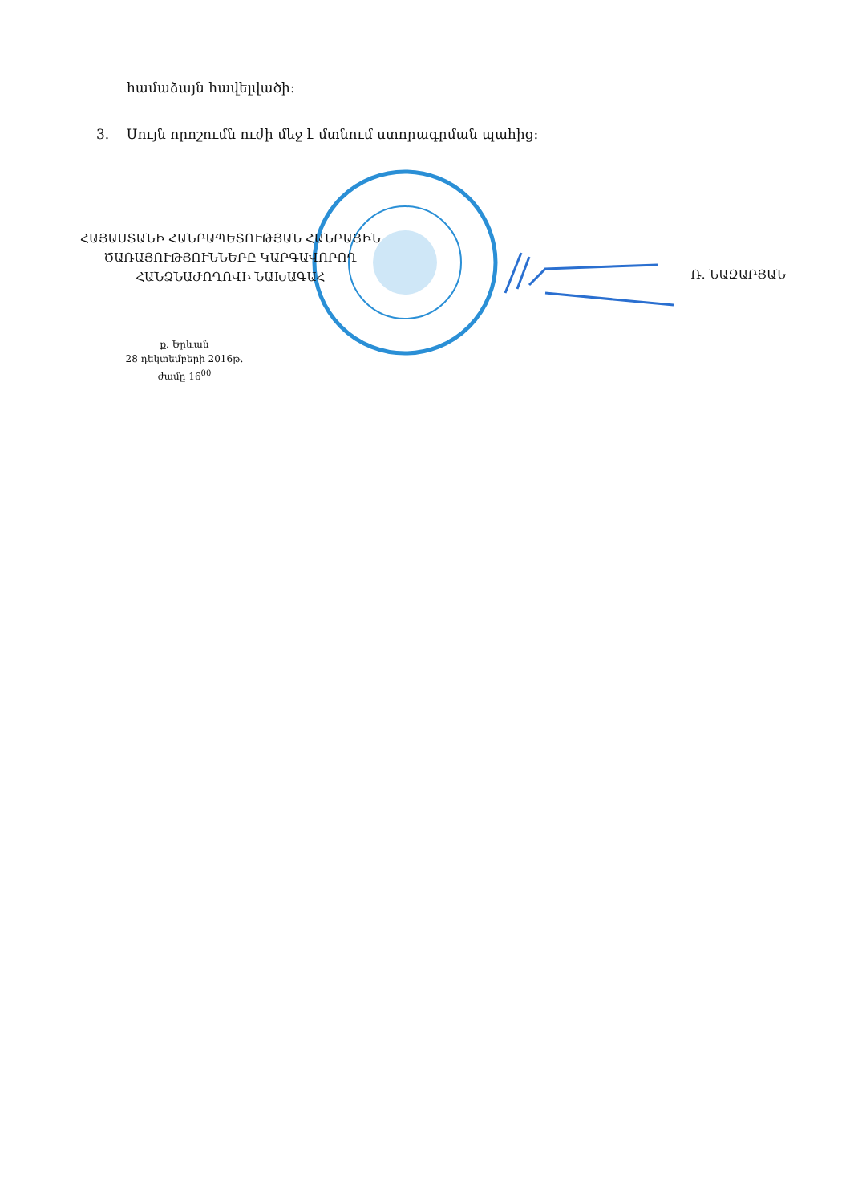համաձայն հավելվածի:
3. Սույն որոշումն ուժի մեջ է մտնում ստորագրման պահից:
ՀԱՅԱՍՏԱՆԻ ՀԱՆՐԱՊԵՏՈՒԹՅԱՆ ՀԱՆՐԱՅԻՆ
ԾԱՌԱՅՈՒԹՅՈՒՆՆԵՐԸ ԿԱՐԳԱՎՈՐՈՂ
ՀԱՆՁՆԱԺՈՂՈՎԻ ՆԱԽԱԳԱՀ
Ռ. ՆԱԶԱՐՅԱՆ
ք. Երևան
28 դեկտեմբերի 2016թ.
ժամը 16<sup>00</sup>